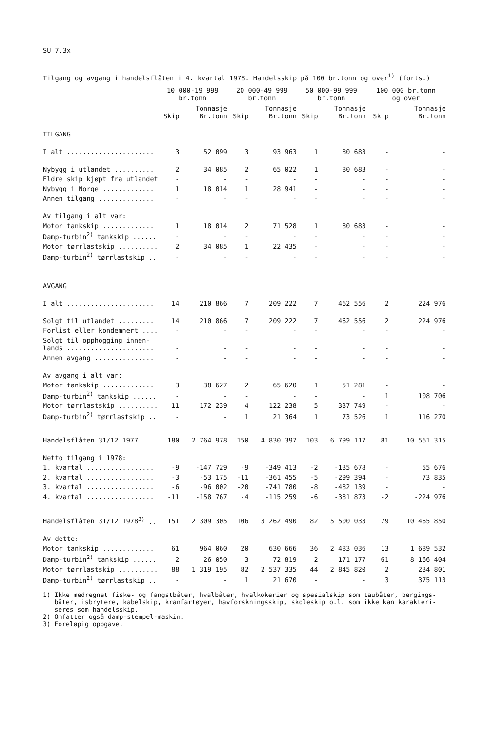SU 7.3x
Tilgang og avgang i handelsflåten i 4. kvartal 1978. Handelsskip på 100 br.tonn og over<sup>1)</sup> (forts.)
| | 10 000-19 999 br.tonn | | 20 000-49 999 br.tonn | | 50 000-99 999 br.tonn | | 100 000 br.tonn og over | |
| --- | --- | --- | --- | --- | --- | --- | --- | --- |
| | Skip | Tonnasje Br.tonn | Skip | Tonnasje Br.tonn | Skip | Tonnasje Br.tonn | Skip | Tonnasje Br.tonn |
| TILGANG | | | | | | | | |
| I alt ...................... | 3 | 52 099 | 3 | 93 963 | 1 | 80 683 | - | - |
| Nybygg i utlandet .......... | 2 | 34 085 | 2 | 65 022 | 1 | 80 683 | - | - |
| Eldre skip kjøpt fra utlandet | - | - | - | - | - | - | - | - |
| Nybygg i Norge ............. | 1 | 18 014 | 1 | 28 941 | - | - | - | - |
| Annen tilgang .............. | - | - | - | - | - | - | - | - |
| Av tilgang i alt var: | | | | | | | | |
| Motor tankskip ............. | 1 | 18 014 | 2 | 71 528 | 1 | 80 683 | - | - |
| Damp-turbin<sup>2)</sup> tankskip ...... | - | - | - | - | - | - | - | - |
| Motor tørrlastskip .......... | 2 | 34 085 | 1 | 22 435 | - | - | - | - |
| Damp-turbin<sup>2)</sup> tørrlastskip .. | - | - | - | - | - | - | - | - |
| AVGANG | | | | | | | | |
| I alt ...................... | 14 | 210 866 | 7 | 209 222 | 7 | 462 556 | 2 | 224 976 |
| Solgt til utlandet ......... | 14 | 210 866 | 7 | 209 222 | 7 | 462 556 | 2 | 224 976 |
| Forlist eller kondemnert .... | - | - | - | - | - | - | - | - |
| Solgt til opphogging innen- lands ...................... | - | - | - | - | - | - | - | - |
| Annen avgang ............... | - | - | - | - | - | - | - | - |
| Av avgang i alt var: | | | | | | | | |
| Motor tankskip ............. | 3 | 38 627 | 2 | 65 620 | 1 | 51 281 | - | - |
| Damp-turbin<sup>2)</sup> tankskip ...... | - | - | - | - | - | - | 1 | 108 706 |
| Motor tørrlastskip .......... | 11 | 172 239 | 4 | 122 238 | 5 | 337 749 | - | - |
| Damp-turbin<sup>2)</sup> tørrlastskip .. | - | - | 1 | 21 364 | 1 | 73 526 | 1 | 116 270 |
| Handelsflåten 31/12 1977 .... | 180 | 2 764 978 | 150 | 4 830 397 | 103 | 6 799 117 | 81 | 10 561 315 |
| Netto tilgang i 1978: | | | | | | | | |
| 1. kvartal ................. | -9 | -147 729 | -9 | -349 413 | -2 | -135 678 | - | 55 676 |
| 2. kvartal ................. | -3 | -53 175 | -11 | -361 455 | -5 | -299 394 | - | 73 835 |
| 3. kvartal ................. | -6 | -96 002 | -20 | -741 780 | -8 | -482 139 | - | - |
| 4. kvartal ................. | -11 | -158 767 | -4 | -115 259 | -6 | -381 873 | -2 | -224 976 |
| Handelsflåten 31/12 1978<sup>3)</sup> .. | 151 | 2 309 305 | 106 | 3 262 490 | 82 | 5 500 033 | 79 | 10 465 850 |
| Av dette: | | | | | | | | |
| Motor tankskip ............. | 61 | 964 060 | 20 | 630 666 | 36 | 2 483 036 | 13 | 1 689 532 |
| Damp-turbin<sup>2)</sup> tankskip ...... | 2 | 26 050 | 3 | 72 819 | 2 | 171 177 | 61 | 8 166 404 |
| Motor tørrlastskip .......... | 88 | 1 319 195 | 82 | 2 537 335 | 44 | 2 845 820 | 2 | 234 801 |
| Damp-turbin<sup>2)</sup> tørrlastskip .. | - | - | 1 | 21 670 | - | - | 3 | 375 113 |
1) Ikke medregnet fiske- og fangstbåter, hvalbåter, hvalkokerier og spesialskip som taubåter, bergings-
båter, isbrytere, kabelskip, kranfartøyer, havforskningsskip, skoleskip o.l. som ikke kan karakteri-
seres som handelsskip.
2) Omfatter også damp-stempel-maskin.
3) Foreløpig oppgave.